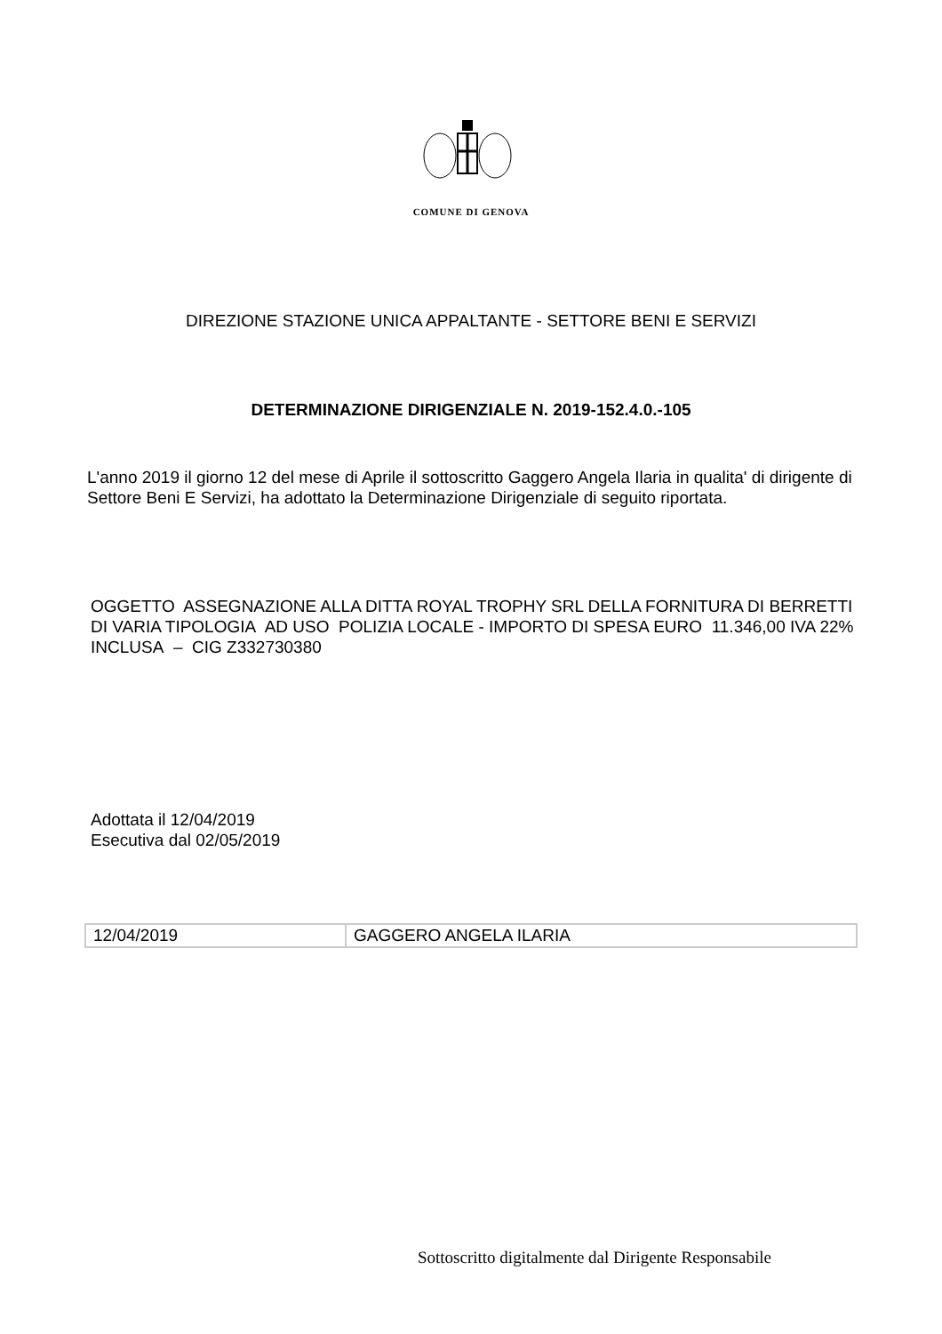COMUNE DI GENOVA
DIREZIONE STAZIONE UNICA APPALTANTE - SETTORE BENI E SERVIZI
DETERMINAZIONE DIRIGENZIALE N. 2019-152.4.0.-105
L'anno 2019 il giorno 12 del mese di Aprile il sottoscritto Gaggero Angela Ilaria in qualita' di dirigente di Settore Beni E Servizi, ha adottato la Determinazione Dirigenziale di seguito riportata.
OGGETTO ASSEGNAZIONE ALLA DITTA ROYAL TROPHY SRL DELLA FORNITURA DI BERRETTI DI VARIA TIPOLOGIA AD USO POLIZIA LOCALE - IMPORTO DI SPESA EURO 11.346,00 IVA 22% INCLUSA – CIG Z332730380
Adottata il 12/04/2019
Esecutiva dal 02/05/2019
| 12/04/2019 | GAGGERO ANGELA ILARIA |
Sottoscritto digitalmente dal Dirigente Responsabile